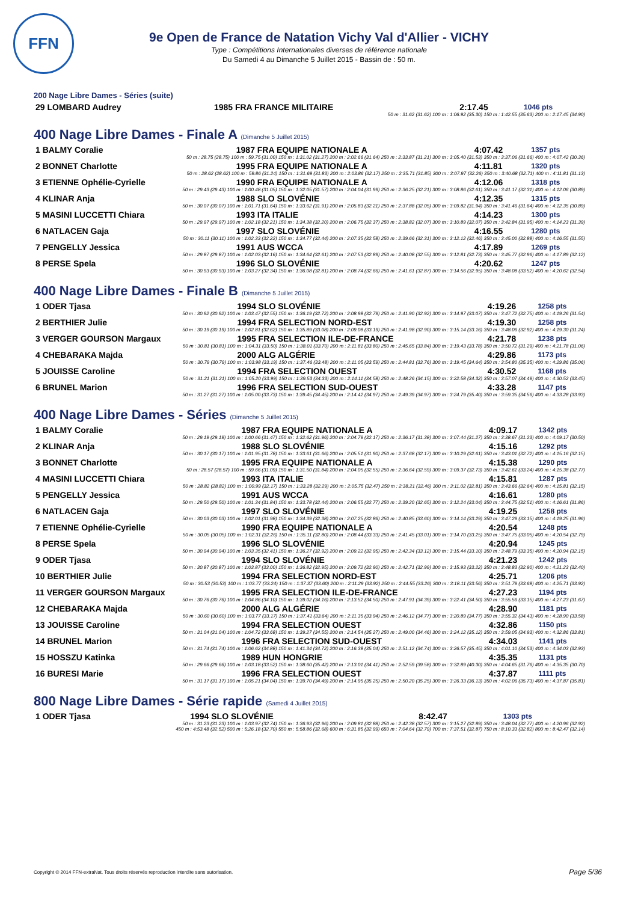FFN
9e Open de France de Natation Vichy Val d'Allier - VICHY
Type : Compétitions Internationales diverses de référence nationale
Du Samedi 4 au Dimanche 5 Juillet 2015 - Bassin de : 50 m.
200 Nage Libre Dames - Séries (suite)
| 29 LOMBARD Audrey | 1985 FRA FRANCE MILITAIRE | 2:17.45 | 1046 pts |
| 50 m : 31.62 (31.62) 100 m : 1:06.92 (35.30) 150 m : 1:42.55 (35.63) 200 m : 2:17.45 (34.90) | | | |
400 Nage Libre Dames - Finale A (Dimanche 5 Juillet 2015)
| 1 BALMY Coralie | 1987 FRA EQUIPE NATIONALE A | 4:07.42 | 1357 pts |
| 50 m : 28.75 (28.75) 100 m : 59.75 (31.00) 150 m : 1:31.02 (31.27) 200 m : 2:02.66 (31.64) 250 m : 2:33.87 (31.21) 300 m : 3:05.40 (31.53) 350 m : 3:37.06 (31.66) 400 m : 4:07.42 (30.36) | | | |
| 2 BONNET Charlotte | 1995 FRA EQUIPE NATIONALE A | 4:11.81 | 1320 pts |
| 50 m : 28.62 (28.62) 100 m : 59.86 (31.24) 150 m : 1:31.69 (31.83) 200 m : 2:03.86 (32.17) 250 m : 2:35.71 (31.85) 300 m : 3:07.97 (32.26) 350 m : 3:40.68 (32.71) 400 m : 4:11.81 (31.13) | | | |
| 3 ETIENNE Ophélie-Cyrielle | 1990 FRA EQUIPE NATIONALE A | 4:12.06 | 1318 pts |
| 50 m : 29.43 (29.43) 100 m : 1:00.48 (31.05) 150 m : 1:32.05 (31.57) 200 m : 2:04.04 (31.99) 250 m : 2:36.25 (32.21) 300 m : 3:08.86 (32.61) 350 m : 3:41.17 (32.31) 400 m : 4:12.06 (30.89) | | | |
| 4 KLINAR Anja | 1988 SLO SLOVÉNIE | 4:12.35 | 1315 pts |
| 50 m : 30.07 (30.07) 100 m : 1:01.71 (31.64) 150 m : 1:33.62 (31.91) 200 m : 2:05.83 (32.21) 250 m : 2:37.88 (32.05) 300 m : 3:09.82 (31.94) 350 m : 3:41.46 (31.64) 400 m : 4:12.35 (30.89) | | | |
| 5 MASINI LUCCETTI Chiara | 1993 ITA ITALIE | 4:14.23 | 1300 pts |
| 50 m : 29.97 (29.97) 100 m : 1:02.18 (32.21) 150 m : 1:34.38 (32.20) 200 m : 2:06.75 (32.37) 250 m : 2:38.82 (32.07) 300 m : 3:10.89 (32.07) 350 m : 3:42.84 (31.95) 400 m : 4:14.23 (31.39) | | | |
| 6 NATLACEN Gaja | 1997 SLO SLOVÉNIE | 4:16.55 | 1280 pts |
| 50 m : 30.11 (30.11) 100 m : 1:02.33 (32.22) 150 m : 1:34.77 (32.44) 200 m : 2:07.35 (32.58) 250 m : 2:39.66 (32.31) 300 m : 3:12.12 (32.46) 350 m : 3:45.00 (32.88) 400 m : 4:16.55 (31.55) | | | |
| 7 PENGELLY Jessica | 1991 AUS WCCA | 4:17.89 | 1269 pts |
| 50 m : 29.87 (29.87) 100 m : 1:02.03 (32.16) 150 m : 1:34.64 (32.61) 200 m : 2:07.53 (32.89) 250 m : 2:40.08 (32.55) 300 m : 3:12.81 (32.73) 350 m : 3:45.77 (32.96) 400 m : 4:17.89 (32.12) | | | |
| 8 PERSE Spela | 1996 SLO SLOVÉNIE | 4:20.62 | 1247 pts |
| 50 m : 30.93 (30.93) 100 m : 1:03.27 (32.34) 150 m : 1:36.08 (32.81) 200 m : 2:08.74 (32.66) 250 m : 2:41.61 (32.87) 300 m : 3:14.56 (32.95) 350 m : 3:48.08 (33.52) 400 m : 4:20.62 (32.54) | | | |
400 Nage Libre Dames - Finale B (Dimanche 5 Juillet 2015)
| 1 ODER Tjasa | 1994 SLO SLOVÉNIE | 4:19.26 | 1258 pts |
| 50 m : 30.92 (30.92) 100 m : 1:03.47 (32.55) 150 m : 1:36.19 (32.72) 200 m : 2:08.98 (32.79) 250 m : 2:41.90 (32.92) 300 m : 3:14.97 (33.07) 350 m : 3:47.72 (32.75) 400 m : 4:19.26 (31.54) | | | |
| 2 BERTHIER Julie | 1994 FRA SELECTION NORD-EST | 4:19.30 | 1258 pts |
| 50 m : 30.19 (30.19) 100 m : 1:02.81 (32.62) 150 m : 1:35.89 (33.08) 200 m : 2:09.08 (33.19) 250 m : 2:41.98 (32.90) 300 m : 3:15.14 (33.16) 350 m : 3:48.06 (32.92) 400 m : 4:19.30 (31.24) | | | |
| 3 VERGER GOURSON Margaux | 1995 FRA SELECTION ILE-DE-FRANCE | 4:21.78 | 1238 pts |
| 50 m : 30.81 (30.81) 100 m : 1:04.31 (33.50) 150 m : 1:38.01 (33.70) 200 m : 2:11.81 (33.80) 250 m : 2:45.65 (33.84) 300 m : 3:19.43 (33.78) 350 m : 3:50.72 (31.29) 400 m : 4:21.78 (31.06) | | | |
| 4 CHEBARAKA Majda | 2000 ALG ALGÉRIE | 4:29.86 | 1173 pts |
| 50 m : 30.79 (30.79) 100 m : 1:03.98 (33.19) 150 m : 1:37.46 (33.48) 200 m : 2:11.05 (33.59) 250 m : 2:44.81 (33.76) 300 m : 3:19.45 (34.64) 350 m : 3:54.80 (35.35) 400 m : 4:29.86 (35.06) | | | |
| 5 JOUISSE Caroline | 1994 FRA SELECTION OUEST | 4:30.52 | 1168 pts |
| 50 m : 31.21 (31.21) 100 m : 1:05.20 (33.99) 150 m : 1:39.53 (34.33) 200 m : 2:14.11 (34.58) 250 m : 2:48.26 (34.15) 300 m : 3:22.58 (34.32) 350 m : 3:57.07 (34.49) 400 m : 4:30.52 (33.45) | | | |
| 6 BRUNEL Marion | 1996 FRA SELECTION SUD-OUEST | 4:33.28 | 1147 pts |
| 50 m : 31.27 (31.27) 100 m : 1:05.00 (33.73) 150 m : 1:39.45 (34.45) 200 m : 2:14.42 (34.97) 250 m : 2:49.39 (34.97) 300 m : 3:24.79 (35.40) 350 m : 3:59.35 (34.56) 400 m : 4:33.28 (33.93) | | | |
400 Nage Libre Dames - Séries (Dimanche 5 Juillet 2015)
| 1 BALMY Coralie | 1987 FRA EQUIPE NATIONALE A | 4:09.17 | 1342 pts |
| 50 m : 29.19 (29.19) 100 m : 1:00.66 (31.47) 150 m : 1:32.62 (31.96) 200 m : 2:04.79 (32.17) 250 m : 2:36.17 (31.38) 300 m : 3:07.44 (31.27) 350 m : 3:38.67 (31.23) 400 m : 4:09.17 (30.50) | | | |
| 2 KLINAR Anja | 1988 SLO SLOVÉNIE | 4:15.16 | 1292 pts |
| 50 m : 30.17 (30.17) 100 m : 1:01.95 (31.78) 150 m : 1:33.61 (31.66) 200 m : 2:05.51 (31.90) 250 m : 2:37.68 (32.17) 300 m : 3:10.29 (32.61) 350 m : 3:43.01 (32.72) 400 m : 4:15.16 (32.15) | | | |
| 3 BONNET Charlotte | 1995 FRA EQUIPE NATIONALE A | 4:15.38 | 1290 pts |
| 50 m : 28.57 (28.57) 100 m : 59.66 (31.09) 150 m : 1:31.50 (31.84) 200 m : 2:04.05 (32.55) 250 m : 2:36.64 (32.59) 300 m : 3:09.37 (32.73) 350 m : 3:42.61 (33.24) 400 m : 4:15.38 (32.77) | | | |
| 4 MASINI LUCCETTI Chiara | 1993 ITA ITALIE | 4:15.81 | 1287 pts |
| 50 m : 28.82 (28.82) 100 m : 1:00.99 (32.17) 150 m : 1:33.28 (32.29) 200 m : 2:05.75 (32.47) 250 m : 2:38.21 (32.46) 300 m : 3:11.02 (32.81) 350 m : 3:43.66 (32.64) 400 m : 4:15.81 (32.15) | | | |
| 5 PENGELLY Jessica | 1991 AUS WCCA | 4:16.61 | 1280 pts |
| 50 m : 29.50 (29.50) 100 m : 1:01.34 (31.84) 150 m : 1:33.78 (32.44) 200 m : 2:06.55 (32.77) 250 m : 2:39.20 (32.65) 300 m : 3:12.24 (33.04) 350 m : 3:44.75 (32.51) 400 m : 4:16.61 (31.86) | | | |
| 6 NATLACEN Gaja | 1997 SLO SLOVÉNIE | 4:19.25 | 1258 pts |
| 50 m : 30.03 (30.03) 100 m : 1:02.01 (31.98) 150 m : 1:34.39 (32.38) 200 m : 2:07.25 (32.86) 250 m : 2:40.85 (33.60) 300 m : 3:14.14 (33.29) 350 m : 3:47.29 (33.15) 400 m : 4:19.25 (31.96) | | | |
| 7 ETIENNE Ophélie-Cyrielle | 1990 FRA EQUIPE NATIONALE A | 4:20.54 | 1248 pts |
| 50 m : 30.05 (30.05) 100 m : 1:02.31 (32.26) 150 m : 1:35.11 (32.80) 200 m : 2:08.44 (33.33) 250 m : 2:41.45 (33.01) 300 m : 3:14.70 (33.25) 350 m : 3:47.75 (33.05) 400 m : 4:20.54 (32.79) | | | |
| 8 PERSE Spela | 1996 SLO SLOVÉNIE | 4:20.94 | 1245 pts |
| 50 m : 30.94 (30.94) 100 m : 1:03.35 (32.41) 150 m : 1:36.27 (32.92) 200 m : 2:09.22 (32.95) 250 m : 2:42.34 (33.12) 300 m : 3:15.44 (33.10) 350 m : 3:48.79 (33.35) 400 m : 4:20.94 (32.15) | | | |
| 9 ODER Tjasa | 1994 SLO SLOVÉNIE | 4:21.23 | 1242 pts |
| 50 m : 30.87 (30.87) 100 m : 1:03.87 (33.00) 150 m : 1:36.82 (32.95) 200 m : 2:09.72 (32.90) 250 m : 2:42.71 (32.99) 300 m : 3:15.93 (33.22) 350 m : 3:48.83 (32.90) 400 m : 4:21.23 (32.40) | | | |
| 10 BERTHIER Julie | 1994 FRA SELECTION NORD-EST | 4:25.71 | 1206 pts |
| 50 m : 30.53 (30.53) 100 m : 1:03.77 (33.24) 150 m : 1:37.37 (33.60) 200 m : 2:11.29 (33.92) 250 m : 2:44.55 (33.26) 300 m : 3:18.11 (33.56) 350 m : 3:51.79 (33.68) 400 m : 4:25.71 (33.92) | | | |
| 11 VERGER GOURSON Margaux | 1995 FRA SELECTION ILE-DE-FRANCE | 4:27.23 | 1194 pts |
| 50 m : 30.76 (30.76) 100 m : 1:04.86 (34.10) 150 m : 1:39.02 (34.16) 200 m : 2:13.52 (34.50) 250 m : 2:47.91 (34.39) 300 m : 3:22.41 (34.50) 350 m : 3:55.56 (33.15) 400 m : 4:27.23 (31.67) | | | |
| 12 CHEBARAKA Majda | 2000 ALG ALGÉRIE | 4:28.90 | 1181 pts |
| 50 m : 30.60 (30.60) 100 m : 1:03.77 (33.17) 150 m : 1:37.41 (33.64) 200 m : 2:11.35 (33.94) 250 m : 2:46.12 (34.77) 300 m : 3:20.89 (34.77) 350 m : 3:55.32 (34.43) 400 m : 4:28.90 (33.58) | | | |
| 13 JOUISSE Caroline | 1994 FRA SELECTION OUEST | 4:32.86 | 1150 pts |
| 50 m : 31.04 (31.04) 100 m : 1:04.72 (33.68) 150 m : 1:39.27 (34.55) 200 m : 2:14.54 (35.27) 250 m : 2:49.00 (34.46) 300 m : 3:24.12 (35.12) 350 m : 3:59.05 (34.93) 400 m : 4:32.86 (33.81) | | | |
| 14 BRUNEL Marion | 1996 FRA SELECTION SUD-OUEST | 4:34.03 | 1141 pts |
| 50 m : 31.74 (31.74) 100 m : 1:06.62 (34.88) 150 m : 1:41.34 (34.72) 200 m : 2:16.38 (35.04) 250 m : 2:51.12 (34.74) 300 m : 3:26.57 (35.45) 350 m : 4:01.10 (34.53) 400 m : 4:34.03 (32.93) | | | |
| 15 HOSSZU Katinka | 1989 HUN HONGRIE | 4:35.35 | 1131 pts |
| 50 m : 29.66 (29.66) 100 m : 1:03.18 (33.52) 150 m : 1:38.60 (35.42) 200 m : 2:13.01 (34.41) 250 m : 2:52.59 (39.58) 300 m : 3:32.89 (40.30) 350 m : 4:04.65 (31.76) 400 m : 4:35.35 (30.70) | | | |
| 16 BURESI Marie | 1996 FRA SELECTION OUEST | 4:37.87 | 1111 pts |
| 50 m : 31.17 (31.17) 100 m : 1:05.21 (34.04) 150 m : 1:39.70 (34.49) 200 m : 2:14.95 (35.25) 250 m : 2:50.20 (35.25) 300 m : 3:26.33 (36.13) 350 m : 4:02.06 (35.73) 400 m : 4:37.87 (35.81) | | | |
800 Nage Libre Dames - Série rapide (Samedi 4 Juillet 2015)
| 1 ODER Tjasa | 1994 SLO SLOVÉNIE | 8:42.47 | 1303 pts |
| 50 m : 31.23 (31.23) 100 m : 1:03.97 (32.74) 150 m : 1:36.93 (32.96) 200 m : 2:09.81 (32.88) 250 m : 2:42.38 (32.57) 300 m : 3:15.27 (32.89) 350 m : 3:48.04 (32.77) 400 m : 4:20.96 (32.92) 450 m : 4:53.48 (32.52) 500 m : 5:26.18 (32.70) 550 m : 5:58.86 (32.68) 600 m : 6:31.85 (32.99) 650 m : 7:04.64 (32.79) 700 m : 7:37.51 (32.87) 750 m : 8:10.33 (32.82) 800 m : 8:42.47 (32.14) | | | |
Copyright © 2014 FFN-extraNat. Tous droits réservés reproduction interdite sans autorisation.
Page 5/36